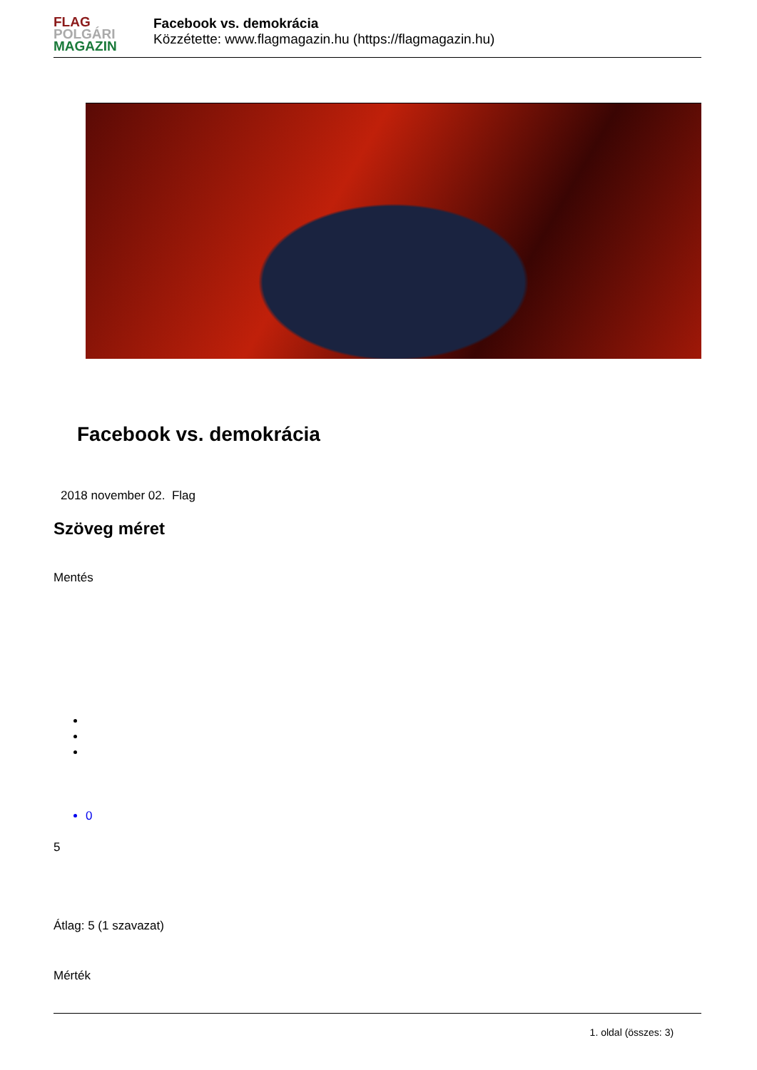FLAG
POLGÁRI
MAGAZIN
Facebook vs. demokrácia
Közzétette: www.flagmagazin.hu (https://flagmagazin.hu)
Facebook vs. demokrácia
2018 november 02. Flag
Szöveg méret
Mentés
0
5
Átlag: 5 (1 szavazat)
Mérték
1. oldal (összes: 3)